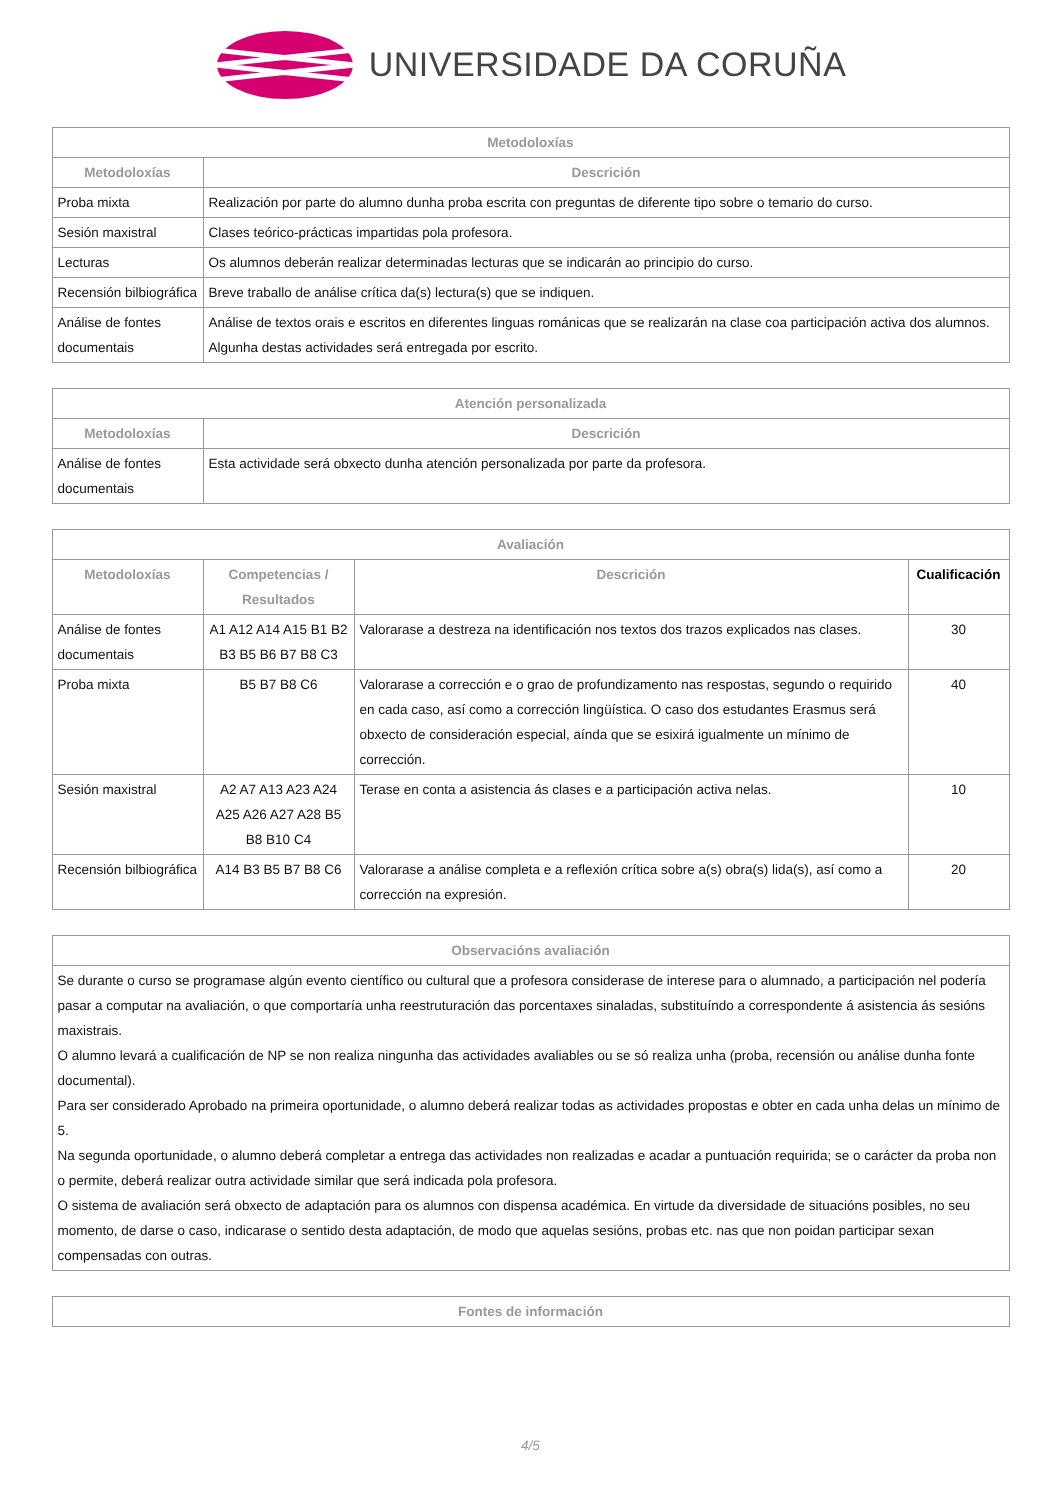UNIVERSIDADE DA CORUÑA
| Metodoloxías | |
| --- | --- |
| Metodoloxías | Descrición |
| Proba mixta | Realización por parte do alumno dunha proba escrita con preguntas de diferente tipo sobre o temario do curso. |
| Sesión maxistral | Clases teórico-prácticas impartidas pola profesora. |
| Lecturas | Os alumnos deberán realizar determinadas lecturas que se indicarán ao principio do curso. |
| Recensión bilbiográfica | Breve traballo de análise crítica da(s) lectura(s) que se indiquen. |
| Análise de fontes documentais | Análise de textos orais e escritos en diferentes linguas románicas que se realizarán na clase coa participación activa dos alumnos. Algunha destas actividades será entregada por escrito. |
| Atención personalizada | |
| --- | --- |
| Metodoloxías | Descrición |
| Análise de fontes documentais | Esta actividade será obxecto dunha atención personalizada por parte da profesora. |
| Avaliación | | | |
| --- | --- | --- | --- |
| Metodoloxías | Competencias / Resultados | Descrición | Cualificación |
| Análise de fontes documentais | A1 A12 A14 A15 B1 B2 B3 B5 B6 B7 B8 C3 | Valorarase a destreza na identificación nos textos dos trazos explicados nas clases. | 30 |
| Proba mixta | B5 B7 B8 C6 | Valorarase a corrección e o grao de profundizamento nas respostas, segundo o requirido en cada caso, así como a corrección lingüística. O caso dos estudantes Erasmus será obxecto de consideración especial, aínda que se esixirá igualmente un mínimo de corrección. | 40 |
| Sesión maxistral | A2 A7 A13 A23 A24 A25 A26 A27 A28 B5 B8 B10 C4 | Terase en conta a asistencia ás clases e a participación activa nelas. | 10 |
| Recensión bilbiográfica | A14 B3 B5 B7 B8 C6 | Valorarase a análise completa e a reflexión crítica sobre a(s) obra(s) lida(s), así como a corrección na expresión. | 20 |
| Observacións avaliación |
| --- |
| Se durante o curso se programase algún evento científico ou cultural que a profesora considerase de interese para o alumnado, a participación nel podería pasar a computar na avaliación, o que comportaría unha reestruturación das porcentaxes sinaladas, substituíndo a correspondente á asistencia ás sesións maxistrais. O alumno levará a cualificación de NP se non realiza ningunha das actividades avaliables ou se só realiza unha (proba, recensión ou análise dunha fonte documental). Para ser considerado Aprobado na primeira oportunidade, o alumno deberá realizar todas as actividades propostas e obter en cada unha delas un mínimo de 5. Na segunda oportunidade, o alumno deberá completar a entrega das actividades non realizadas e acadar a puntuación requirida; se o carácter da proba non o permite, deberá realizar outra actividade similar que será indicada pola profesora. O sistema de avaliación será obxecto de adaptación para os alumnos con dispensa académica. En virtude da diversidade de situacións posibles, no seu momento, de darse o caso, indicarase o sentido desta adaptación, de modo que aquelas sesións, probas etc. nas que non poidan participar sexan compensadas con outras. |
| Fontes de información |
| --- |
4/5